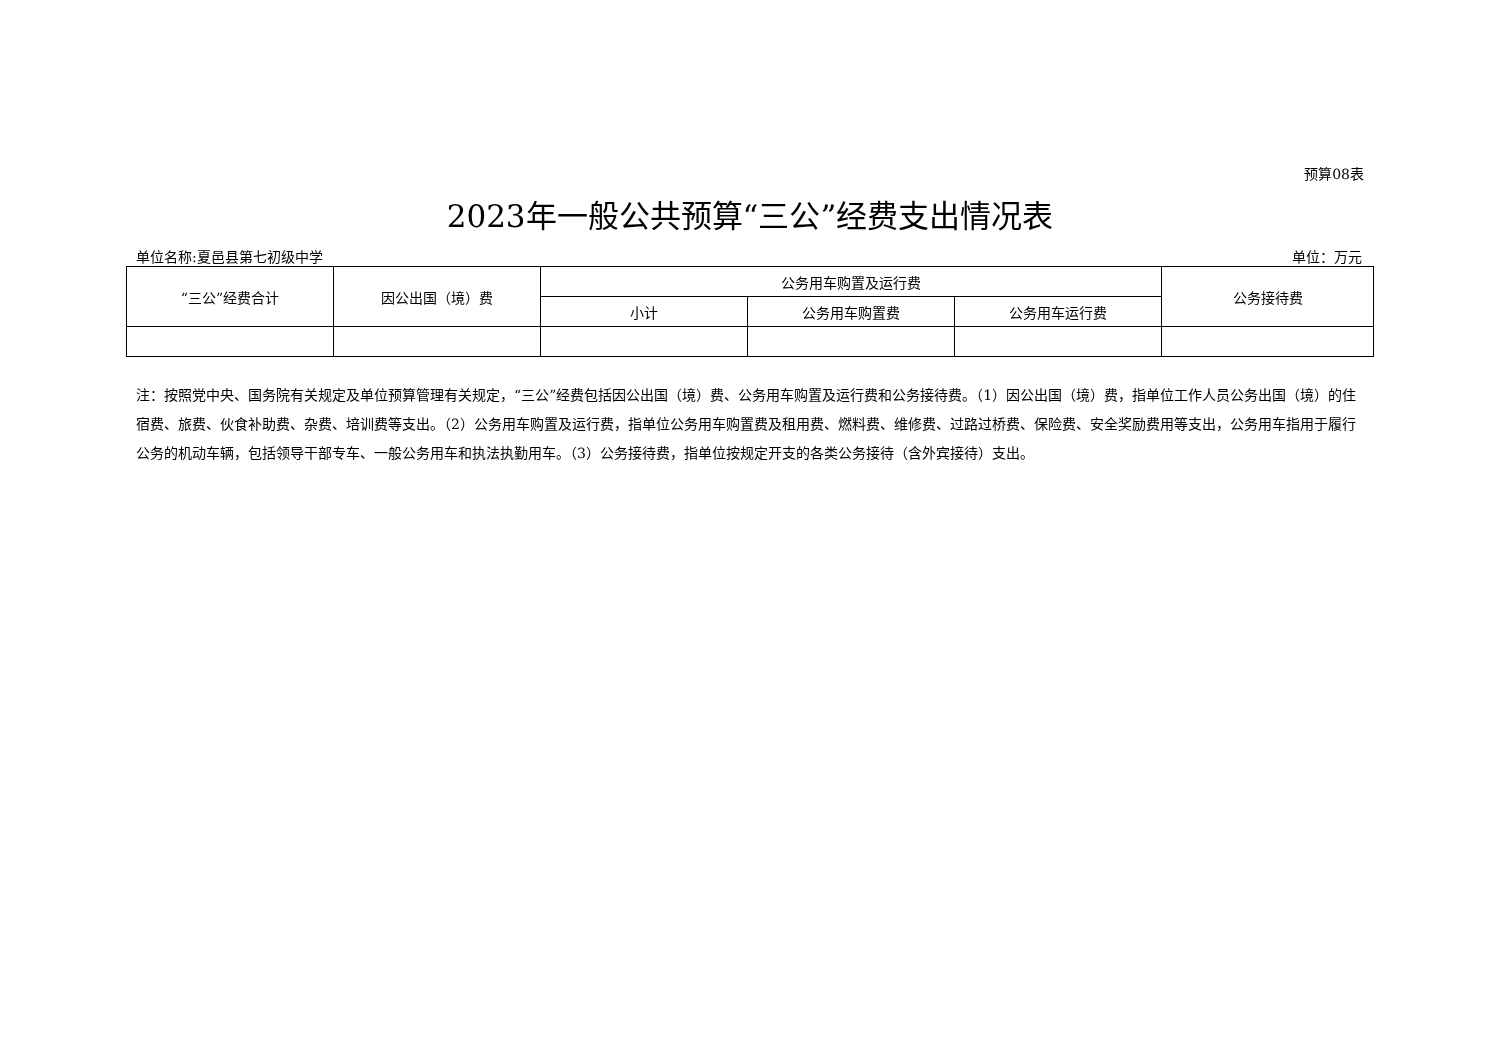预算08表
2023年一般公共预算“三公”经费支出情况表
单位名称:夏邑县第七初级中学 单位：万元
| “三公”经费合计 | 因公出国（境）费 | 公务用车购置及运行费 | | | 公务接待费 |
| --- | --- | --- | --- | --- | --- |
| | | 小计 | 公务用车购置费 | 公务用车运行费 | |
注：按照党中央、国务院有关规定及单位预算管理有关规定，“三公”经费包括因公出国（境）费、公务用车购置及运行费和公务接待费。（1）因公出国（境）费，指单位工作人员公务出国（境）的住宿费、旅费、伙食补助费、杂费、培训费等支出。（2）公务用车购置及运行费，指单位公务用车购置费及租用费、燃料费、维修费、过路过桥费、保险费、安全奖励费用等支出，公务用车指用于履行公务的机动车辆，包括领导干部专车、一般公务用车和执法执勤用车。（3）公务接待费，指单位按规定开支的各类公务接待（含外宾接待）支出。